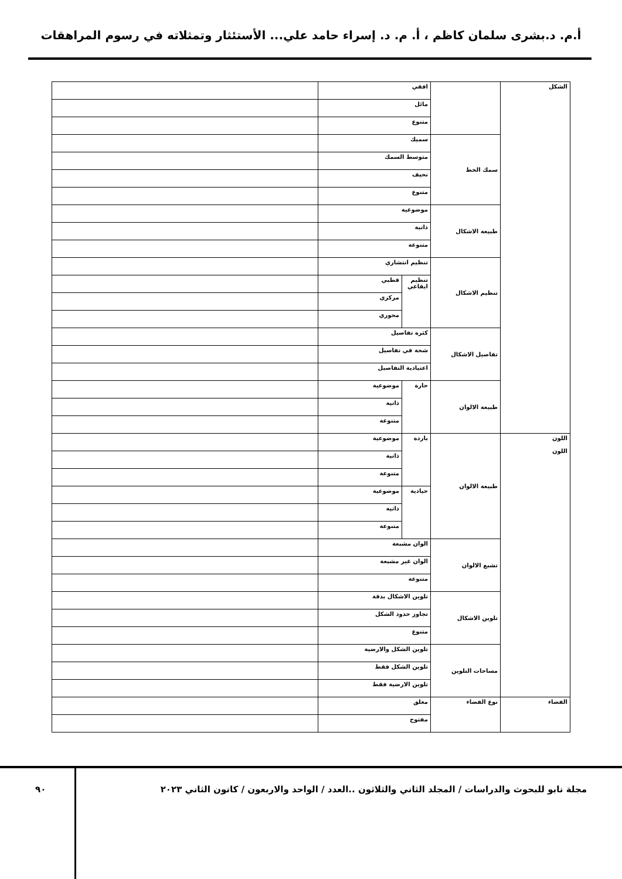أ.م. د.بشرى سلمان كاظم ، أ. م. د. إسراء حامد علي... الأستئثار وتمثلاته في رسوم المراهقات
| الشكل | | افقي | | |
| | | مائل | | |
| | | متنوع | | |
| | سمك الخط | سميك | | |
| | | متوسط السمك | | |
| | | نحيف | | |
| | | متنوع | | |
| | طبيعة الاشكال | موضوعية | | |
| | | ذاتية | | |
| | | متنوعة | | |
| | تنظيم الاشكال | تنظيم انتشاري | | |
| | | تنظيم ايقاعي | قطبي | |
| | | | مركزي | |
| | | | محوري | |
| | تفاصيل الاشكال | كثرة تفاصيل | | |
| | | شحة في تفاصيل | | |
| | | اعتيادية التفاصيل | | |
| | طبيعة الالوان | حارة | موضوعية | |
| | | | ذاتية | |
| | | | متنوعة | |
| اللون اللون | طبيعة الالوان | باردة | موضوعية | |
| | | | ذاتية | |
| | | | متنوعة | |
| | | حيادية | موضوعية | |
| | | | ذاتية | |
| | | | متنوعة | |
| | تشبع الالوان | الوان مشبعة | | |
| | | الوان غير مشبعة | | |
| | | متنوعة | | |
| | تلوين الاشكال | تلوين الاشكال بدقة | | |
| | | تجاوز حدود الشكل | | |
| | | متنوع | | |
| | مساحات التلوين | تلوين الشكل والارضية | | |
| | | تلوين الشكل فقط | | |
| | | تلوين الارضية فقط | | |
| الفضاء | نوع الفضاء | مغلق | |
| | | مفتوح | |
مجلة نابو للبحوث والدراسات / المجلد الثاني والثلاثون ..العدد / الواحد والاربعون / كانون الثاني ٢٠٢٣
٩٠